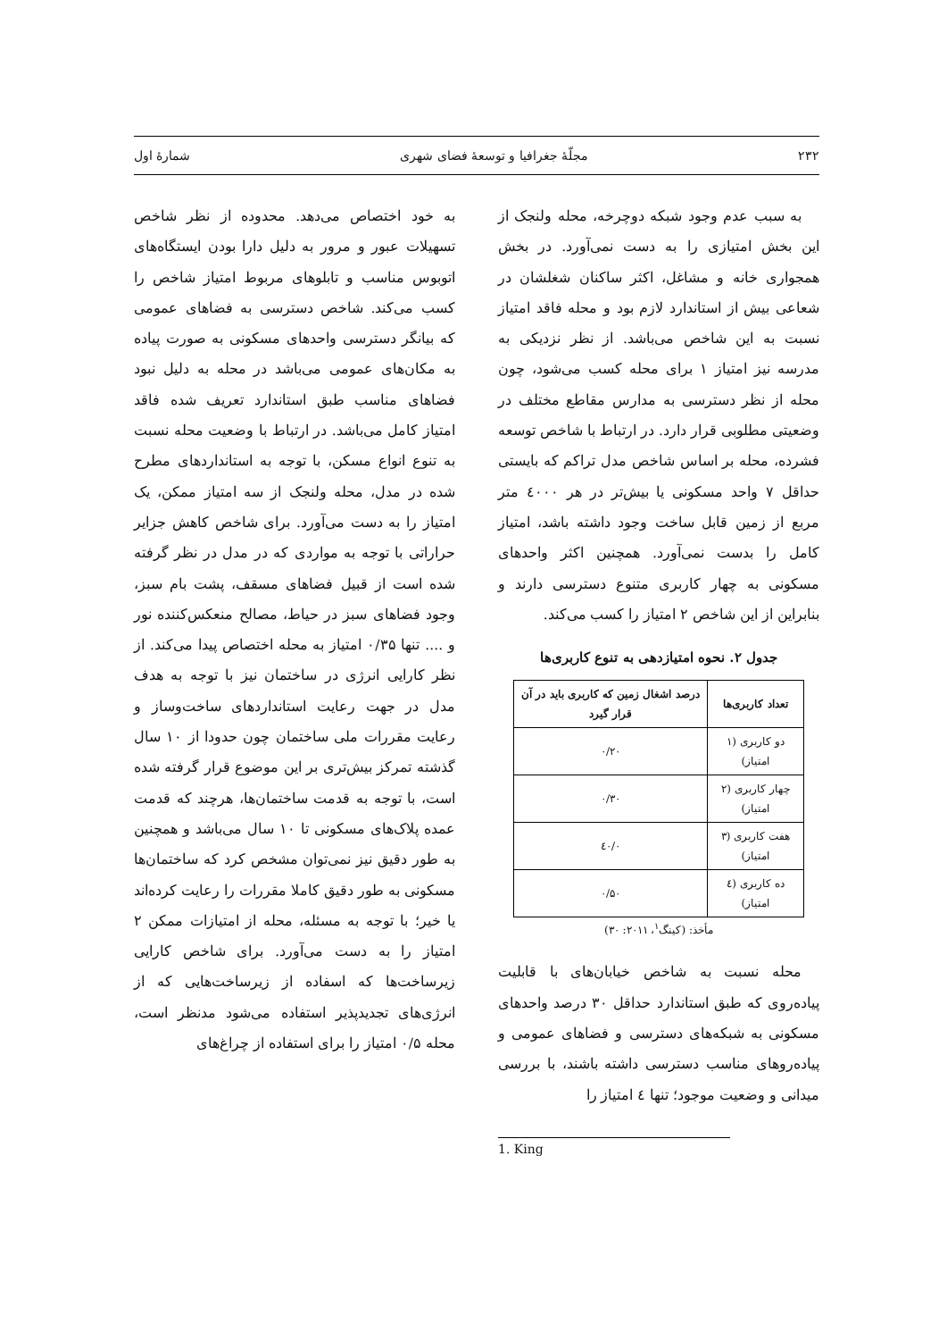۲۳۲ مجلّهٔ جغرافیا و توسعهٔ فضای شهری شمارهٔ اول
به سبب عدم وجود شبکه دوچرخه، محله ولنجک از این بخش امتیازی را به دست نمی‌آورد. در بخش همجواری خانه و مشاغل، اکثر ساکنان شغلشان در شعاعی بیش از استاندارد لازم بود و محله فاقد امتیاز نسبت به این شاخص می‌باشد. از نظر نزدیکی به مدرسه نیز امتیاز ۱ برای محله کسب می‌شود، چون محله از نظر دسترسی به مدارس مقاطع مختلف در وضعیتی مطلوبی قرار دارد. در ارتباط با شاخص توسعه فشرده، محله بر اساس شاخص مدل تراکم که بایستی حداقل ۷ واحد مسکونی یا بیش‌تر در هر ٤۰۰۰ متر مربع از زمین قابل ساخت وجود داشته باشد، امتیاز کامل را بدست نمی‌آورد. همچنین اکثر واحدهای مسکونی به چهار کاربری متنوع دسترسی دارند و بنابراین از این شاخص ۲ امتیاز را کسب می‌کند.
جدول ۲. نحوه امتیازدهی به تنوع کاربری‌ها
| تعداد کاربری‌ها | درصد اشغال زمین که کاربری باید در آن قرار گیرد |
| --- | --- |
| دو کاربری (۱ امتیاز) | ۰/۲۰ |
| چهار کاربری (۲ امتیاز) | ۰/۳۰ |
| هفت کاربری (۳ امتیاز) | ۰/٤۰ |
| ده کاربری (٤ امتیاز) | ۰/۵۰ |
مأخذ: (کینگ<sup>۱</sup>، ۲۰۱۱: ۳۰)
محله نسبت به شاخص خیابان‌های با قابلیت پیاده‌روی که طبق استاندارد حداقل ۳۰ درصد واحدهای مسکونی به شبکه‌های دسترسی و فضاهای عمومی و پیاده‌روهای مناسب دسترسی داشته باشند، با بررسی میدانی و وضعیت موجود؛ تنها ٤ امتیاز را
1. King
به خود اختصاص می‌دهد. محدوده از نظر شاخص تسهیلات عبور و مرور به دلیل دارا بودن ایستگاه‌های اتوبوس مناسب و تابلوهای مربوط امتیاز شاخص را کسب می‌کند. شاخص دسترسی به فضاهای عمومی که بیانگر دسترسی واحدهای مسکونی به صورت پیاده به مکان‌های عمومی می‌باشد در محله به دلیل نبود فضاهای مناسب طبق استاندارد تعریف شده فاقد امتیاز کامل می‌باشد. در ارتباط با وضعیت محله نسبت به تنوع انواع مسکن، با توجه به استانداردهای مطرح شده در مدل، محله ولنجک از سه امتیاز ممکن، یک امتیاز را به دست می‌آورد. برای شاخص کاهش جزایر حراراتی با توجه به مواردی که در مدل در نظر گرفته شده است از قبیل فضاهای مسقف، پشت بام سبز، وجود فضاهای سبز در حیاط، مصالح منعکس‌کننده نور و .... تنها ۰/۳۵ امتیاز به محله اختصاص پیدا می‌کند. از نظر کارایی انرژی در ساختمان نیز با توجه به هدف مدل در جهت رعایت استانداردهای ساخت‌وساز و رعایت مقررات ملی ساختمان چون حدودا از ۱۰ سال گذشته تمرکز بیش‌تری بر این موضوع قرار گرفته شده است، با توجه به قدمت ساختمان‌ها، هرچند که قدمت عمده پلاک‌های مسکونی تا ۱۰ سال می‌باشد و همچنین به طور دقیق نیز نمی‌توان مشخص کرد که ساختمان‌ها مسکونی به طور دقیق کاملا مقررات را رعایت کرده‌اند یا خیر؛ با توجه به مسئله، محله از امتیازات ممکن ۲ امتیاز را به دست می‌آورد. برای شاخص کارایی زیرساخت‌ها که اسفاده از زیرساخت‌هایی که از انرژی‌های تجدیدپذیر استفاده می‌شود مدنظر است، محله ۰/۵ امتیاز را برای استفاده از چراغ‌های